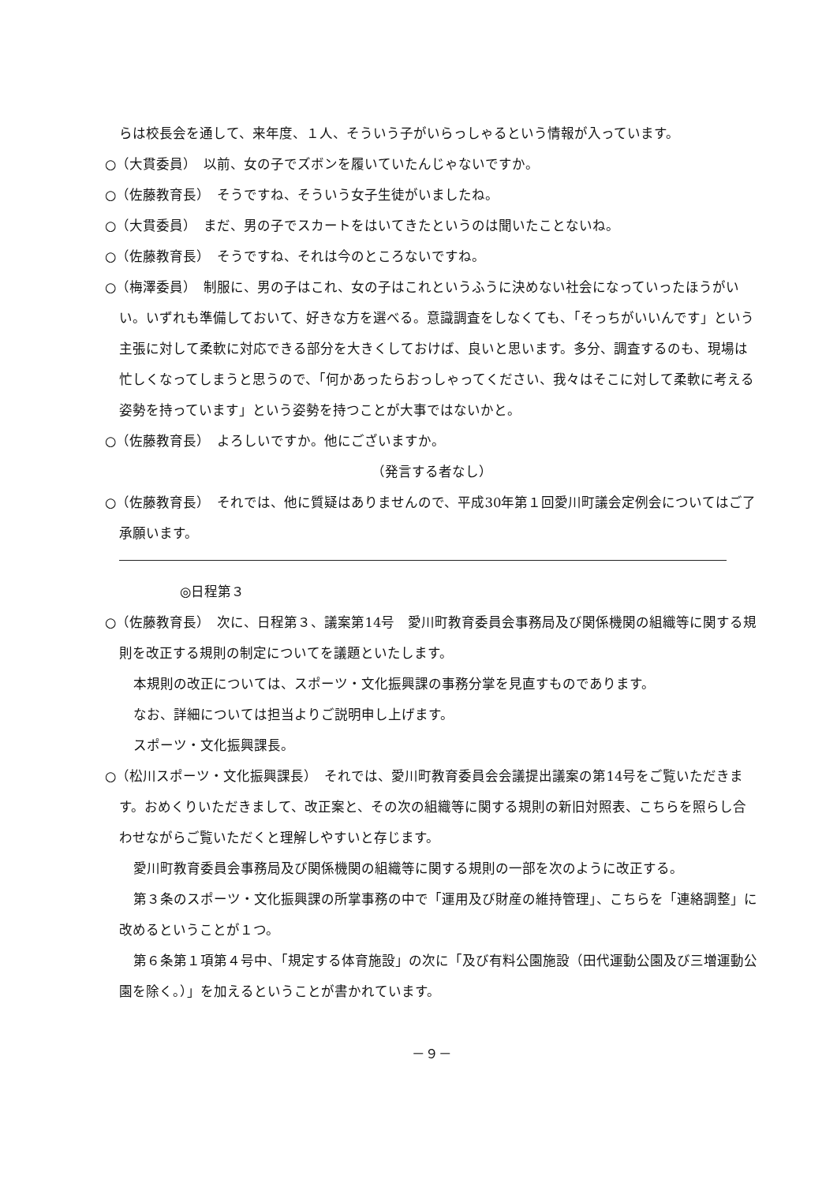らは校長会を通して、来年度、１人、そういう子がいらっしゃるという情報が入っています。
○（大貫委員）　以前、女の子でズボンを履いていたんじゃないですか。
○（佐藤教育長）　そうですね、そういう女子生徒がいましたね。
○（大貫委員）　まだ、男の子でスカートをはいてきたというのは聞いたことないね。
○（佐藤教育長）　そうですね、それは今のところないですね。
○（梅澤委員）　制服に、男の子はこれ、女の子はこれというふうに決めない社会になっていったほうがいい。いずれも準備しておいて、好きな方を選べる。意識調査をしなくても、「そっちがいいんです」という主張に対して柔軟に対応できる部分を大きくしておけば、良いと思います。多分、調査するのも、現場は忙しくなってしまうと思うので、「何かあったらおっしゃってください、我々はそこに対して柔軟に考える姿勢を持っています」という姿勢を持つことが大事ではないかと。
○（佐藤教育長）　よろしいですか。他にございますか。
（発言する者なし）
○（佐藤教育長）　それでは、他に質疑はありませんので、平成30年第１回愛川町議会定例会についてはご了承願います。
◎日程第３
○（佐藤教育長）　次に、日程第３、議案第14号　愛川町教育委員会事務局及び関係機関の組織等に関する規則を改正する規則の制定についてを議題といたします。
本規則の改正については、スポーツ・文化振興課の事務分掌を見直すものであります。
なお、詳細については担当よりご説明申し上げます。
スポーツ・文化振興課長。
○（松川スポーツ・文化振興課長）　それでは、愛川町教育委員会会議提出議案の第14号をご覧いただきます。おめくりいただきまして、改正案と、その次の組織等に関する規則の新旧対照表、こちらを照らし合わせながらご覧いただくと理解しやすいと存じます。
愛川町教育委員会事務局及び関係機関の組織等に関する規則の一部を次のように改正する。
第３条のスポーツ・文化振興課の所掌事務の中で「運用及び財産の維持管理」、こちらを「連絡調整」に改めるということが１つ。
第６条第１項第４号中、「規定する体育施設」の次に「及び有料公園施設（田代運動公園及び三増運動公園を除く。）」を加えるということが書かれています。
－９－